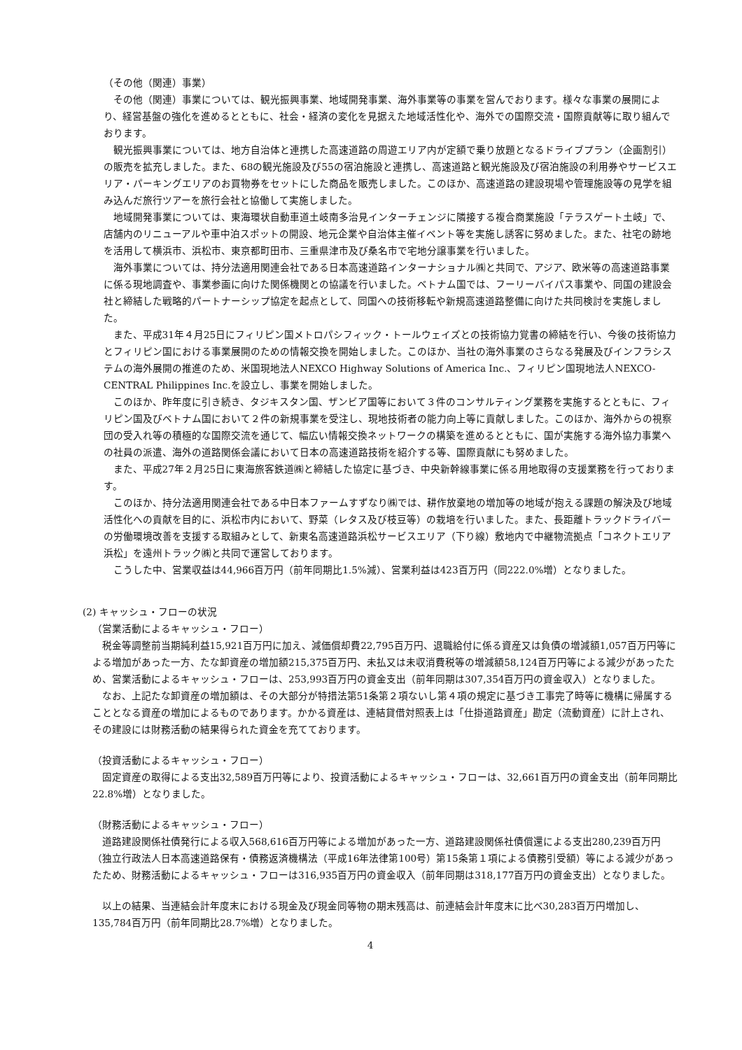（その他（関連）事業）
その他（関連）事業については、観光振興事業、地域開発事業、海外事業等の事業を営んでおります。様々な事業の展開により、経営基盤の強化を進めるとともに、社会・経済の変化を見据えた地域活性化や、海外での国際交流・国際貢献等に取り組んでおります。
観光振興事業については、地方自治体と連携した高速道路の周遊エリア内が定額で乗り放題となるドライブプラン（企画割引）の販売を拡充しました。また、68の観光施設及び55の宿泊施設と連携し、高速道路と観光施設及び宿泊施設の利用券やサービスエリア・パーキングエリアのお買物券をセットにした商品を販売しました。このほか、高速道路の建設現場や管理施設等の見学を組み込んだ旅行ツアーを旅行会社と協働して実施しました。
地域開発事業については、東海環状自動車道土岐南多治見インターチェンジに隣接する複合商業施設「テラスゲート土岐」で、店舗内のリニューアルや車中泊スポットの開設、地元企業や自治体主催イベント等を実施し誘客に努めました。また、社宅の跡地を活用して横浜市、浜松市、東京都町田市、三重県津市及び桑名市で宅地分譲事業を行いました。
海外事業については、持分法適用関連会社である日本高速道路インターナショナル㈱と共同で、アジア、欧米等の高速道路事業に係る現地調査や、事業参画に向けた関係機関との協議を行いました。ベトナム国では、フーリーバイパス事業や、同国の建設会社と締結した戦略的パートナーシップ協定を起点として、同国への技術移転や新規高速道路整備に向けた共同検討を実施しました。
また、平成31年４月25日にフィリピン国メトロパシフィック・トールウェイズとの技術協力覚書の締結を行い、今後の技術協力とフィリピン国における事業展開のための情報交換を開始しました。このほか、当社の海外事業のさらなる発展及びインフラシステムの海外展開の推進のため、米国現地法人NEXCO Highway Solutions of America Inc.、フィリピン国現地法人NEXCO-CENTRAL Philippines Inc.を設立し、事業を開始しました。
このほか、昨年度に引き続き、タジキスタン国、ザンビア国等において３件のコンサルティング業務を実施するとともに、フィリピン国及びベトナム国において２件の新規事業を受注し、現地技術者の能力向上等に貢献しました。このほか、海外からの視察団の受入れ等の積極的な国際交流を通じて、幅広い情報交換ネットワークの構築を進めるとともに、国が実施する海外協力事業への社員の派遣、海外の道路関係会議において日本の高速道路技術を紹介する等、国際貢献にも努めました。
また、平成27年２月25日に東海旅客鉄道㈱と締結した協定に基づき、中央新幹線事業に係る用地取得の支援業務を行っております。
このほか、持分法適用関連会社である中日本ファームすずなり㈱では、耕作放棄地の増加等の地域が抱える課題の解決及び地域活性化への貢献を目的に、浜松市内において、野菜（レタス及び枝豆等）の栽培を行いました。また、長距離トラックドライバーの労働環境改善を支援する取組みとして、新東名高速道路浜松サービスエリア（下り線）敷地内で中継物流拠点「コネクトエリア浜松」を遠州トラック㈱と共同で運営しております。
こうした中、営業収益は44,966百万円（前年同期比1.5%減）、営業利益は423百万円（同222.0%増）となりました。
(2) キャッシュ・フローの状況
（営業活動によるキャッシュ・フロー）
税金等調整前当期純利益15,921百万円に加え、減価償却費22,795百万円、退職給付に係る資産又は負債の増減額1,057百万円等による増加があった一方、たな卸資産の増加額215,375百万円、未払又は未収消費税等の増減額58,124百万円等による減少があったため、営業活動によるキャッシュ・フローは、253,993百万円の資金支出（前年同期は307,354百万円の資金収入）となりました。
なお、上記たな卸資産の増加額は、その大部分が特措法第51条第２項ないし第４項の規定に基づき工事完了時等に機構に帰属することとなる資産の増加によるものであります。かかる資産は、連結貸借対照表上は「仕掛道路資産」勘定（流動資産）に計上され、その建設には財務活動の結果得られた資金を充てております。
（投資活動によるキャッシュ・フロー）
固定資産の取得による支出32,589百万円等により、投資活動によるキャッシュ・フローは、32,661百万円の資金支出（前年同期比22.8%増）となりました。
（財務活動によるキャッシュ・フロー）
道路建設関係社債発行による収入568,616百万円等による増加があった一方、道路建設関係社債償還による支出280,239百万円（独立行政法人日本高速道路保有・債務返済機構法（平成16年法律第100号）第15条第１項による債務引受額）等による減少があったため、財務活動によるキャッシュ・フローは316,935百万円の資金収入（前年同期は318,177百万円の資金支出）となりました。
以上の結果、当連結会計年度末における現金及び現金同等物の期末残高は、前連結会計年度末に比べ30,283百万円増加し、135,784百万円（前年同期比28.7%増）となりました。
4